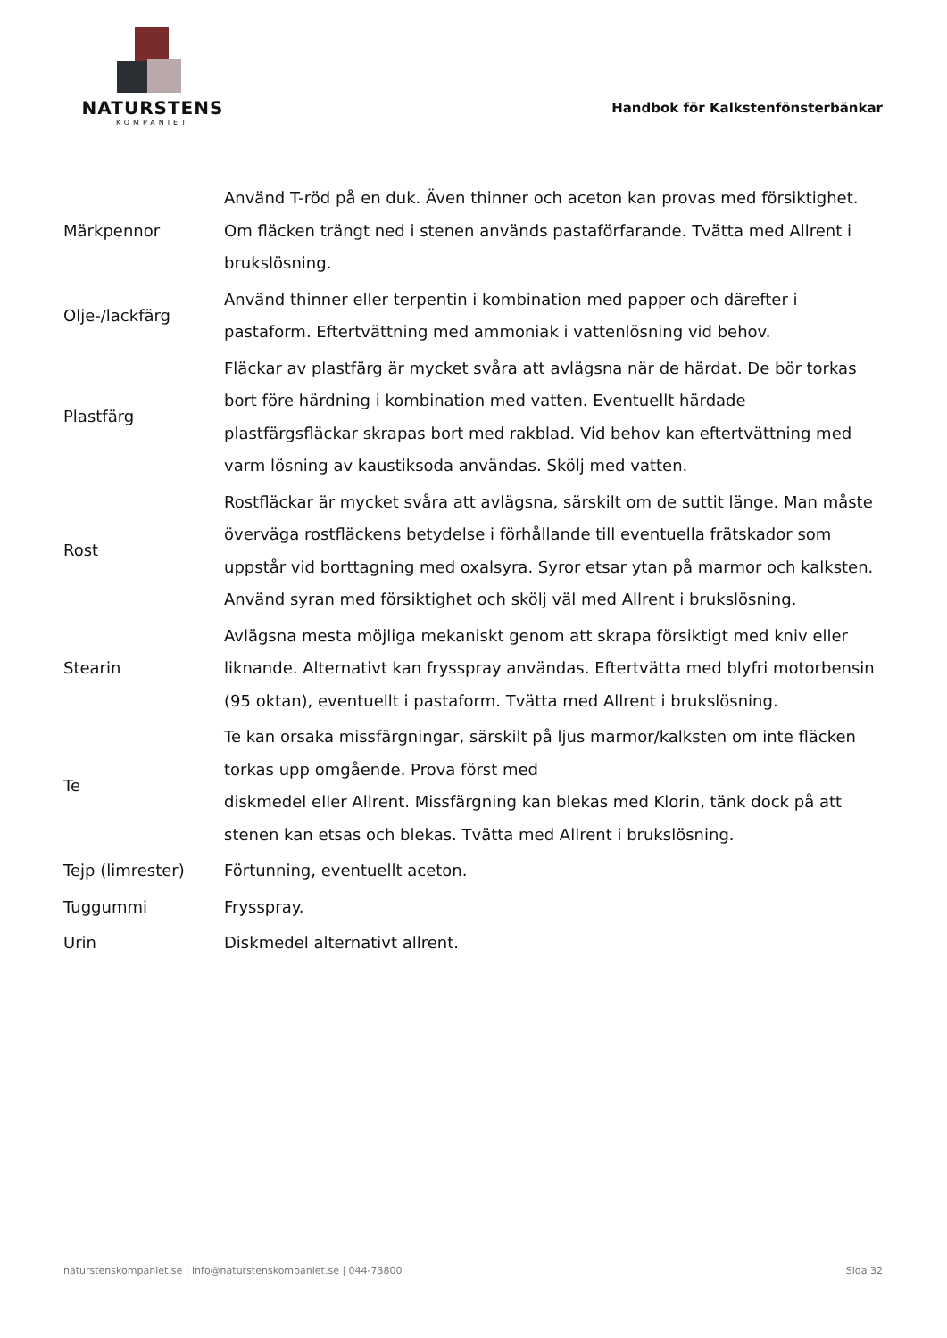NATURSTENS
KOMPANIET
Handbok för Kalkstenfönsterbänkar
| Märkpennor | Använd T-röd på en duk. Även thinner och aceton kan provas med försiktighet. Om fläcken trängt ned i stenen används pastaförfarande. Tvätta med Allrent i brukslösning. |
| Olje-/lackfärg | Använd thinner eller terpentin i kombination med papper och därefter i pastaform. Eftertvättning med ammoniak i vattenlösning vid behov. |
| Plastfärg | Fläckar av plastfärg är mycket svåra att avlägsna när de härdat. De bör torkas bort före härdning i kombination med vatten. Eventuellt härdade plastfärgsfläckar skrapas bort med rakblad. Vid behov kan eftertvättning med varm lösning av kaustiksoda användas. Skölj med vatten. |
| Rost | Rostfläckar är mycket svåra att avlägsna, särskilt om de suttit länge. Man måste överväga rostfläckens betydelse i förhållande till eventuella frätskador som uppstår vid borttagning med oxalsyra. Syror etsar ytan på marmor och kalksten. Använd syran med försiktighet och skölj väl med Allrent i brukslösning. |
| Stearin | Avlägsna mesta möjliga mekaniskt genom att skrapa försiktigt med kniv eller liknande. Alternativt kan frysspray användas. Eftertvätta med blyfri motorbensin (95 oktan), eventuellt i pastaform. Tvätta med Allrent i brukslösning. |
| Te | Te kan orsaka missfärgningar, särskilt på ljus marmor/kalksten om inte fläcken torkas upp omgående. Prova först med diskmedel eller Allrent. Missfärgning kan blekas med Klorin, tänk dock på att stenen kan etsas och blekas. Tvätta med Allrent i brukslösning. |
| Tejp (limrester) | Förtunning, eventuellt aceton. |
| Tuggummi | Frysspray. |
| Urin | Diskmedel alternativt allrent. |
naturstenskompaniet.se | info@naturstenskompaniet.se | 044-73800 Sida 32